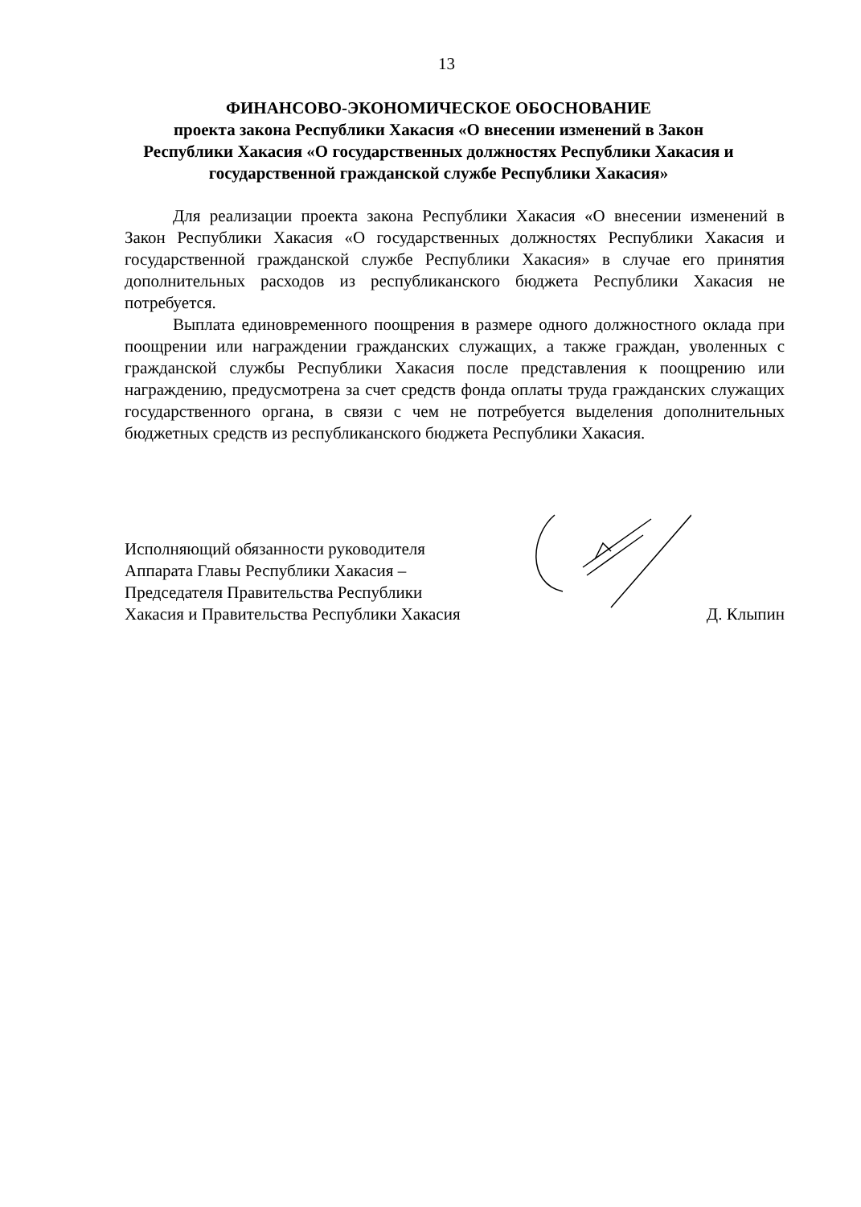13
ФИНАНСОВО-ЭКОНОМИЧЕСКОЕ ОБОСНОВАНИЕ
проекта закона Республики Хакасия «О внесении изменений в Закон Республики Хакасия «О государственных должностях Республики Хакасия и государственной гражданской службе Республики Хакасия»
Для реализации проекта закона Республики Хакасия «О внесении изменений в Закон Республики Хакасия «О государственных должностях Республики Хакасия и государственной гражданской службе Республики Хакасия» в случае его принятия дополнительных расходов из республиканского бюджета Республики Хакасия не потребуется.
Выплата единовременного поощрения в размере одного должностного оклада при поощрении или награждении гражданских служащих, а также граждан, уволенных с гражданской службы Республики Хакасия после представления к поощрению или награждению, предусмотрена за счет средств фонда оплаты труда гражданских служащих государственного органа, в связи с чем не потребуется выделения дополнительных бюджетных средств из республиканского бюджета Республики Хакасия.
Исполняющий обязанности руководителя
Аппарата Главы Республики Хакасия –
Председателя Правительства Республики
Хакасия и Правительства Республики Хакасия
Д. Клыпин